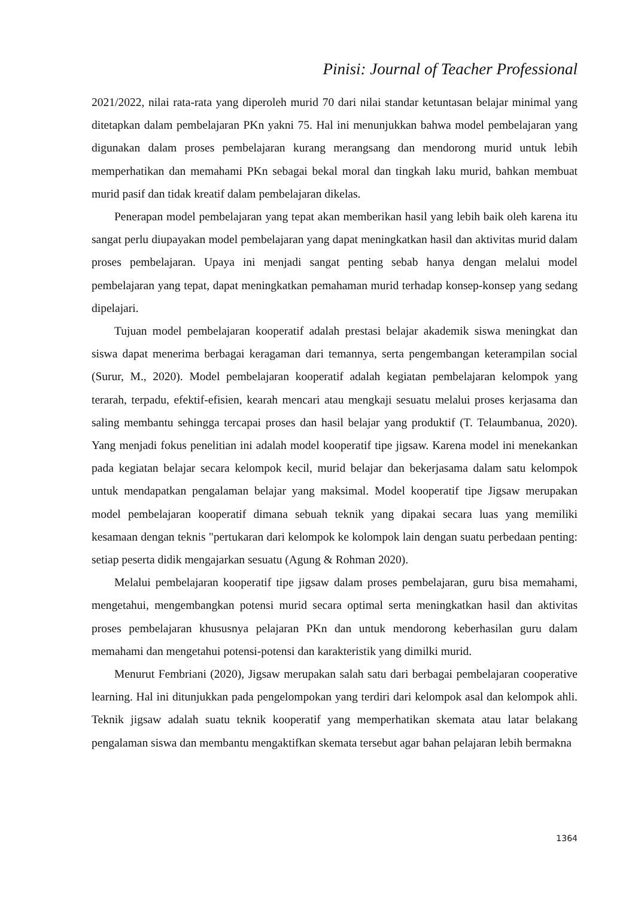Pinisi: Journal of Teacher Professional
2021/2022, nilai rata-rata yang diperoleh murid 70 dari nilai standar ketuntasan belajar minimal yang ditetapkan dalam pembelajaran PKn yakni 75. Hal ini menunjukkan bahwa model pembelajaran yang digunakan dalam proses pembelajaran kurang merangsang dan mendorong murid untuk lebih memperhatikan dan memahami PKn sebagai bekal moral dan tingkah laku murid, bahkan membuat murid pasif dan tidak kreatif dalam pembelajaran dikelas.
Penerapan model pembelajaran yang tepat akan memberikan hasil yang lebih baik oleh karena itu sangat perlu diupayakan model pembelajaran yang dapat meningkatkan hasil dan aktivitas murid dalam proses pembelajaran. Upaya ini menjadi sangat penting sebab hanya dengan melalui model pembelajaran yang tepat, dapat meningkatkan pemahaman murid terhadap konsep-konsep yang sedang dipelajari.
Tujuan model pembelajaran kooperatif adalah prestasi belajar akademik siswa meningkat dan siswa dapat menerima berbagai keragaman dari temannya, serta pengembangan keterampilan social (Surur, M., 2020). Model pembelajaran kooperatif adalah kegiatan pembelajaran kelompok yang terarah, terpadu, efektif-efisien, kearah mencari atau mengkaji sesuatu melalui proses kerjasama dan saling membantu sehingga tercapai proses dan hasil belajar yang produktif (T. Telaumbanua, 2020). Yang menjadi fokus penelitian ini adalah model kooperatif tipe jigsaw. Karena model ini menekankan pada kegiatan belajar secara kelompok kecil, murid belajar dan bekerjasama dalam satu kelompok untuk mendapatkan pengalaman belajar yang maksimal. Model kooperatif tipe Jigsaw merupakan model pembelajaran kooperatif dimana sebuah teknik yang dipakai secara luas yang memiliki kesamaan dengan teknis "pertukaran dari kelompok ke kolompok lain dengan suatu perbedaan penting: setiap peserta didik mengajarkan sesuatu (Agung & Rohman 2020).
Melalui pembelajaran kooperatif tipe jigsaw dalam proses pembelajaran, guru bisa memahami, mengetahui, mengembangkan potensi murid secara optimal serta meningkatkan hasil dan aktivitas proses pembelajaran khususnya pelajaran PKn dan untuk mendorong keberhasilan guru dalam memahami dan mengetahui potensi-potensi dan karakteristik yang dimilki murid.
Menurut Fembriani (2020), Jigsaw merupakan salah satu dari berbagai pembelajaran cooperative learning. Hal ini ditunjukkan pada pengelompokan yang terdiri dari kelompok asal dan kelompok ahli. Teknik jigsaw adalah suatu teknik kooperatif yang memperhatikan skemata atau latar belakang pengalaman siswa dan membantu mengaktifkan skemata tersebut agar bahan pelajaran lebih bermakna
1364